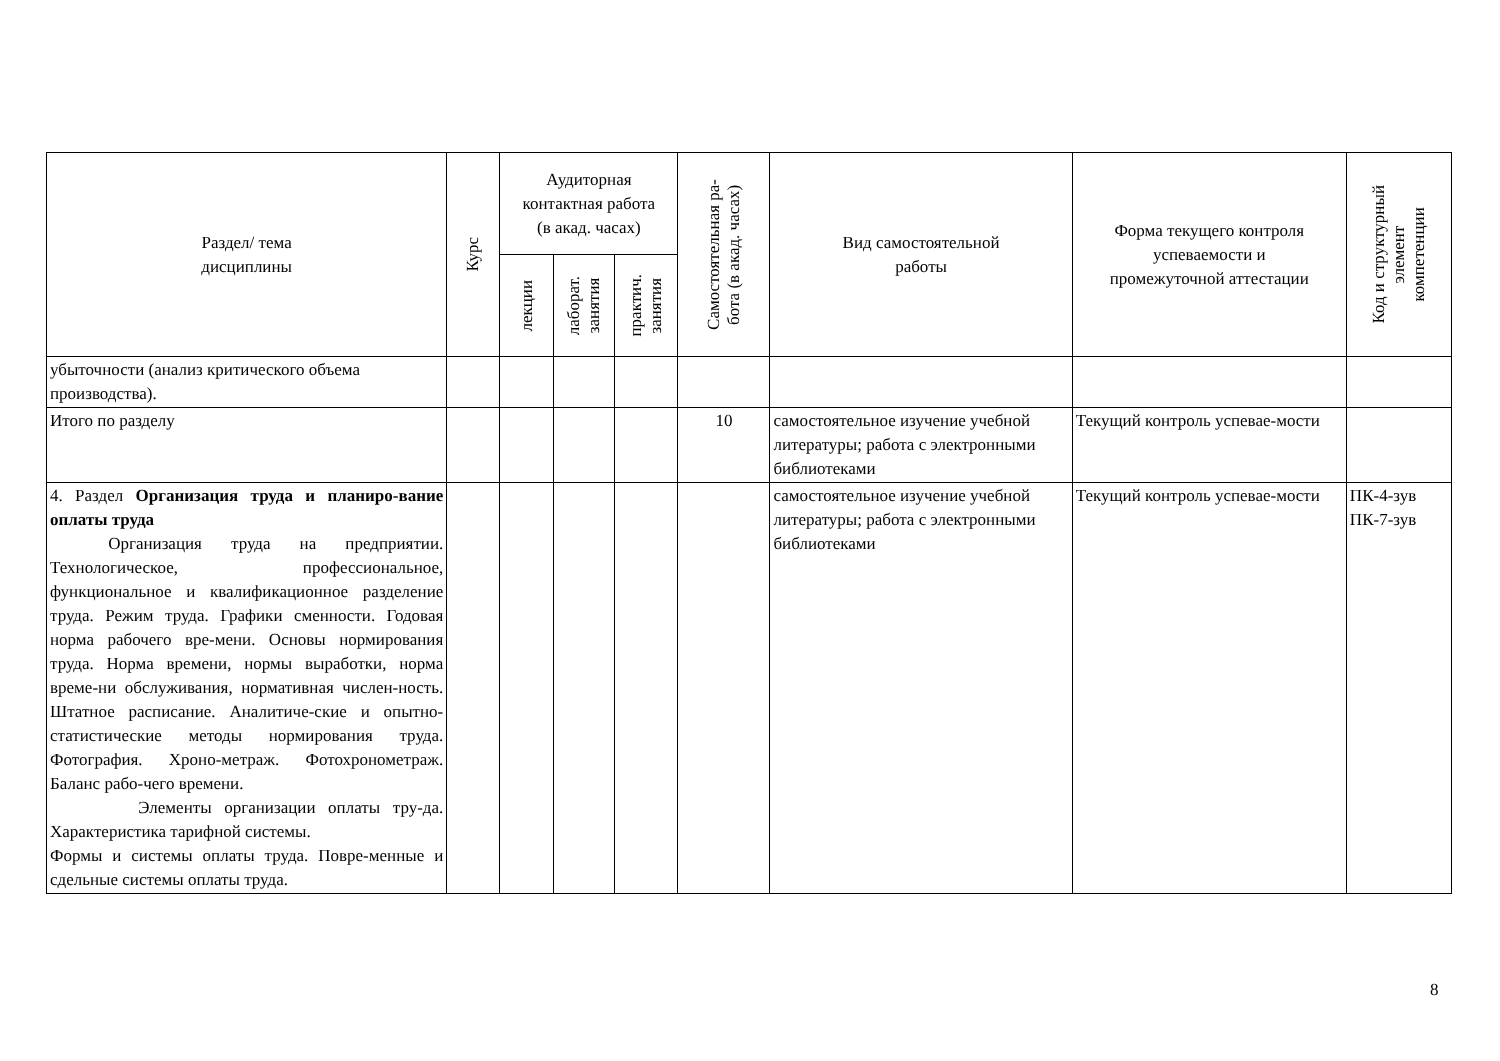| Раздел/ тема дисциплины | Курс | Аудиторная контактная работа (в акад. часах) | | | Самостоятельная ра- бота (в акад. часах) | Вид самостоятельной работы | Форма текущего контроля успеваемости и промежуточной аттестации | Код и структурный элемент компетенции |
| --- | --- | --- | --- | --- | --- | --- | --- | --- |
| | | лекции | лаборат. занятия | практич. занятия | | | | |
| убыточности (анализ критического объема производства). | | | | | | | | |
| Итого по разделу | | | | | 10 | самостоятельное изучение учебной литературы; работа с электронными библиотеками | Текущий контроль успевае-мости | |
| 4. Раздел Организация труда и планиро-вание оплаты труда Организация труда на предприятии. Технологическое, профессиональное, функциональное и квалификационное разделение труда. Режим труда. Графики сменности. Годовая норма рабочего вре-мени. Основы нормирования труда. Норма времени, нормы выработки, норма време-ни обслуживания, нормативная числен-ность. Штатное расписание. Аналитиче-ские и опытно-статистические методы нормирования труда. Фотография. Хроно-метраж. Фотохронометраж. Баланс рабо-чего времени. Элементы организации оплаты тру-да. Характеристика тарифной системы. Формы и системы оплаты труда. Повре-менные и сдельные системы оплаты труда. | | | | | | самостоятельное изучение учебной литературы; работа с электронными библиотеками | Текущий контроль успевае-мости | ПК-4-зув ПК-7-зув |
8